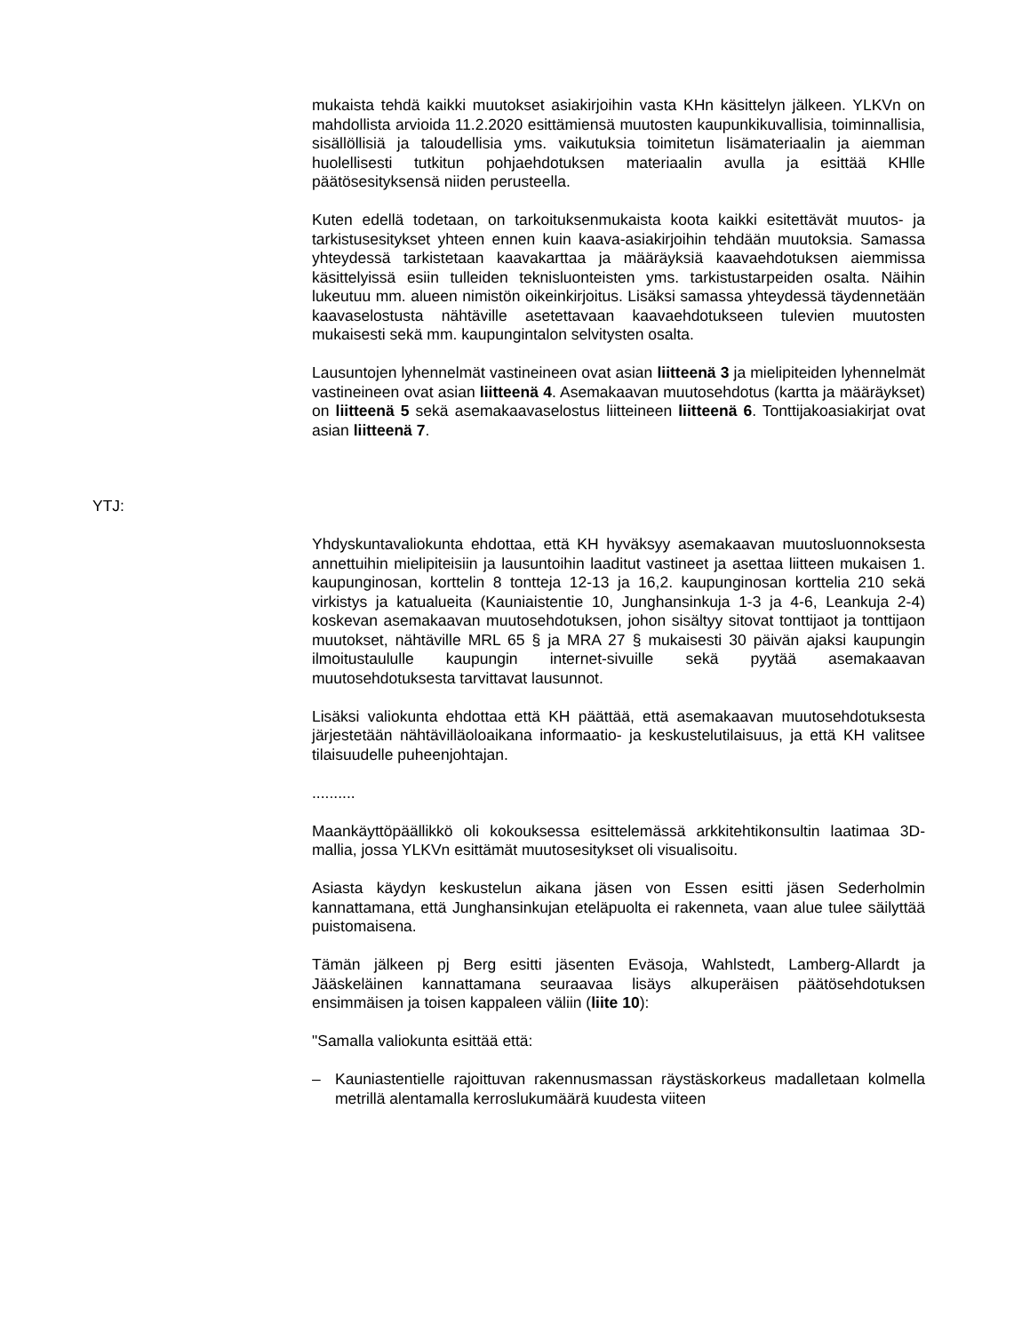mukaista tehdä kaikki muutokset asiakirjoihin vasta KHn käsittelyn jälkeen. YLKVn on mahdollista arvioida 11.2.2020 esittämiensä muutosten kaupunkikuvallisia, toiminnallisia, sisällöllisiä ja taloudellisia yms. vaikutuksia toimitetun lisämateriaalin ja aiemman huolellisesti tutkitun pohjaehdotuksen materiaalin avulla ja esittää KHlle päätösesityksensä niiden perusteella.
Kuten edellä todetaan, on tarkoituksenmukaista koota kaikki esitettävät muutos- ja tarkistusesitykset yhteen ennen kuin kaava-asiakirjoihin tehdään muutoksia. Samassa yhteydessä tarkistetaan kaavakarttaa ja määräyksiä kaavaehdotuksen aiemmissa käsittelyissä esiin tulleiden teknisluonteisten yms. tarkistustarpeiden osalta. Näihin lukeutuu mm. alueen nimistön oikeinkirjoitus. Lisäksi samassa yhteydessä täydennetään kaavaselostusta nähtäville asetettavaan kaavaehdotukseen tulevien muutosten mukaisesti sekä mm. kaupungintalon selvitysten osalta.
Lausuntojen lyhennelmät vastineineen ovat asian liitteenä 3 ja mielipiteiden lyhennelmät vastineineen ovat asian liitteenä 4. Asemakaavan muutosehdotus (kartta ja määräykset) on liitteenä 5 sekä asemakaavaselostus liitteineen liitteenä 6. Tonttijakoasiakirjat ovat asian liitteenä 7.
YTJ:
Yhdyskuntavaliokunta ehdottaa, että KH hyväksyy asemakaavan muutosluonnoksesta annettuihin mielipiteisiin ja lausuntoihin laaditut vastineet ja asettaa liitteen mukaisen 1. kaupunginosan, korttelin 8 tontteja 12-13 ja 16,2. kaupunginosan korttelia 210 sekä virkistys ja katualueita (Kauniaistentie 10, Junghansinkuja 1-3 ja 4-6, Leankuja 2-4) koskevan asemakaavan muutosehdotuksen, johon sisältyy sitovat tonttijaot ja tonttijaon muutokset, nähtäville MRL 65 § ja MRA 27 § mukaisesti 30 päivän ajaksi kaupungin ilmoitustaululle kaupungin internet-sivuille sekä pyytää asemakaavan muutosehdotuksesta tarvittavat lausunnot.
Lisäksi valiokunta ehdottaa että KH päättää, että asemakaavan muutosehdotuksesta järjestetään nähtävilläoloaikana informaatio- ja keskustelutilaisuus, ja että KH valitsee tilaisuudelle puheenjohtajan.
..........
Maankäyttöpäällikkö oli kokouksessa esittelemässä arkkitehtikonsultin laatimaa 3D-mallia, jossa YLKVn esittämät muutosesitykset oli visualisoitu.
Asiasta käydyn keskustelun aikana jäsen von Essen esitti jäsen Sederholmin kannattamana, että Junghansinkujan eteläpuolta ei rakenneta, vaan alue tulee säilyttää puistomaisena.
Tämän jälkeen pj Berg esitti jäsenten Eväsoja, Wahlstedt, Lamberg-Allardt ja Jääskeläinen kannattamana seuraavaa lisäys alkuperäisen päätösehdotuksen ensimmäisen ja toisen kappaleen väliin (liite 10):
"Samalla valiokunta esittää että:
– Kauniastentielle rajoittuvan rakennusmassan räystäskorkeus madalletaan kolmella metrillä alentamalla kerroslukumäärä kuudesta viiteen